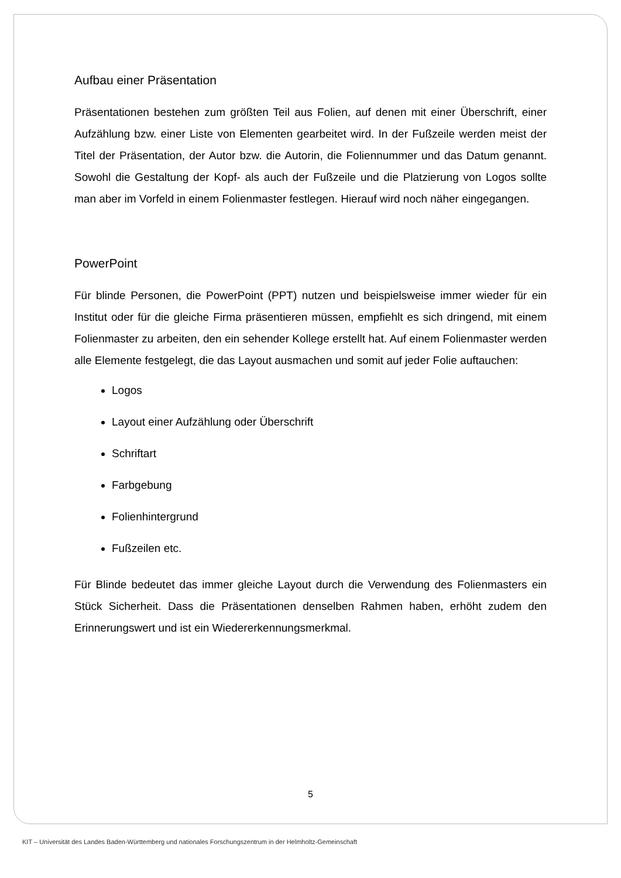Aufbau einer Präsentation
Präsentationen bestehen zum größten Teil aus Folien, auf denen mit einer Überschrift, einer Aufzählung bzw. einer Liste von Elementen gearbeitet wird. In der Fußzeile werden meist der Titel der Präsentation, der Autor bzw. die Autorin, die Foliennummer und das Datum genannt. Sowohl die Gestaltung der Kopf- als auch der Fußzeile und die Platzierung von Logos sollte man aber im Vorfeld in einem Folienmaster festlegen. Hierauf wird noch näher eingegangen.
PowerPoint
Für blinde Personen, die PowerPoint (PPT) nutzen und beispielsweise immer wieder für ein Institut oder für die gleiche Firma präsentieren müssen, empfiehlt es sich dringend, mit einem Folienmaster zu arbeiten, den ein sehender Kollege erstellt hat. Auf einem Folienmaster werden alle Elemente festgelegt, die das Layout ausmachen und somit auf jeder Folie auftauchen:
Logos
Layout einer Aufzählung oder Überschrift
Schriftart
Farbgebung
Folienhintergrund
Fußzeilen etc.
Für Blinde bedeutet das immer gleiche Layout durch die Verwendung des Folienmasters ein Stück Sicherheit. Dass die Präsentationen denselben Rahmen haben, erhöht zudem den Erinnerungswert und ist ein Wiedererkennungsmerkmal.
5
KIT – Universität des Landes Baden-Württemberg und nationales Forschungszentrum in der Helmholtz-Gemeinschaft